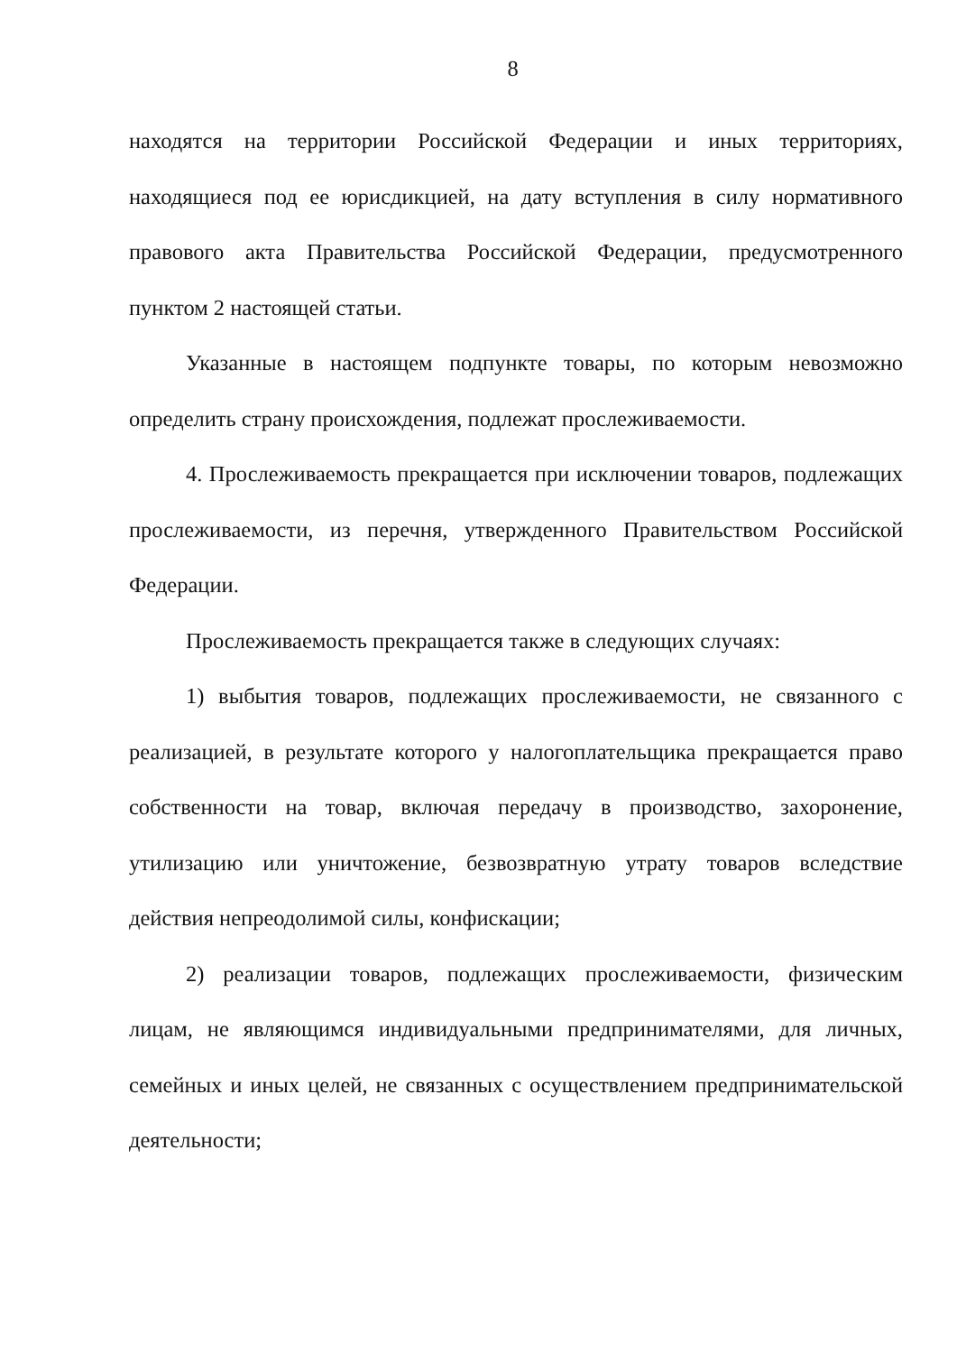8
находятся на территории Российской Федерации и иных территориях, находящиеся под ее юрисдикцией, на дату вступления в силу нормативного правового акта Правительства Российской Федерации, предусмотренного пунктом 2 настоящей статьи.
Указанные в настоящем подпункте товары, по которым невозможно определить страну происхождения, подлежат прослеживаемости.
4. Прослеживаемость прекращается при исключении товаров, подлежащих прослеживаемости, из перечня, утвержденного Правительством Российской Федерации.
Прослеживаемость прекращается также в следующих случаях:
1) выбытия товаров, подлежащих прослеживаемости, не связанного с реализацией, в результате которого у налогоплательщика прекращается право собственности на товар, включая передачу в производство, захоронение, утилизацию или уничтожение, безвозвратную утрату товаров вследствие действия непреодолимой силы, конфискации;
2) реализации товаров, подлежащих прослеживаемости, физическим лицам, не являющимся индивидуальными предпринимателями, для личных, семейных и иных целей, не связанных с осуществлением предпринимательской деятельности;